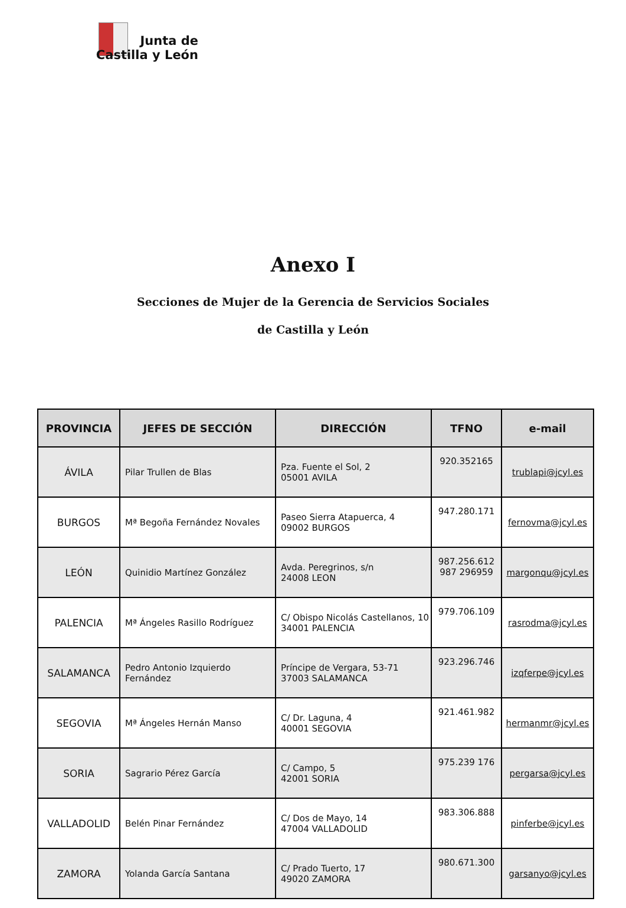Junta de
Castilla y León
Anexo I
Secciones de Mujer de la Gerencia de Servicios Sociales
de Castilla y León
| PROVINCIA | JEFES DE SECCIÓN | DIRECCIÓN | TFNO | e-mail |
| --- | --- | --- | --- | --- |
| ÁVILA | Pilar Trullen de Blas | Pza. Fuente el Sol, 2 05001 AVILA | 920.352165 | trublapi@jcyl.es |
| BURGOS | Mª Begoña Fernández Novales | Paseo Sierra Atapuerca, 4 09002 BURGOS | 947.280.171 | fernovma@jcyl.es |
| LEÓN | Quinidio Martínez González | Avda. Peregrinos, s/n 24008 LEON | 987.256.612 987 296959 | margonqu@jcyl.es |
| PALENCIA | Mª Ángeles Rasillo Rodríguez | C/ Obispo Nicolás Castellanos, 10 34001 PALENCIA | 979.706.109 | rasrodma@jcyl.es |
| SALAMANCA | Pedro Antonio Izquierdo Fernández | Príncipe de Vergara, 53-71 37003 SALAMANCA | 923.296.746 | izqferpe@jcyl.es |
| SEGOVIA | Mª Ángeles Hernán Manso | C/ Dr. Laguna, 4 40001 SEGOVIA | 921.461.982 | hermanmr@jcyl.es |
| SORIA | Sagrario Pérez García | C/ Campo, 5 42001 SORIA | 975.239 176 | pergarsa@jcyl.es |
| VALLADOLID | Belén Pinar Fernández | C/ Dos de Mayo, 14 47004 VALLADOLID | 983.306.888 | pinferbe@jcyl.es |
| ZAMORA | Yolanda García Santana | C/ Prado Tuerto, 17 49020 ZAMORA | 980.671.300 | garsanyo@jcyl.es |